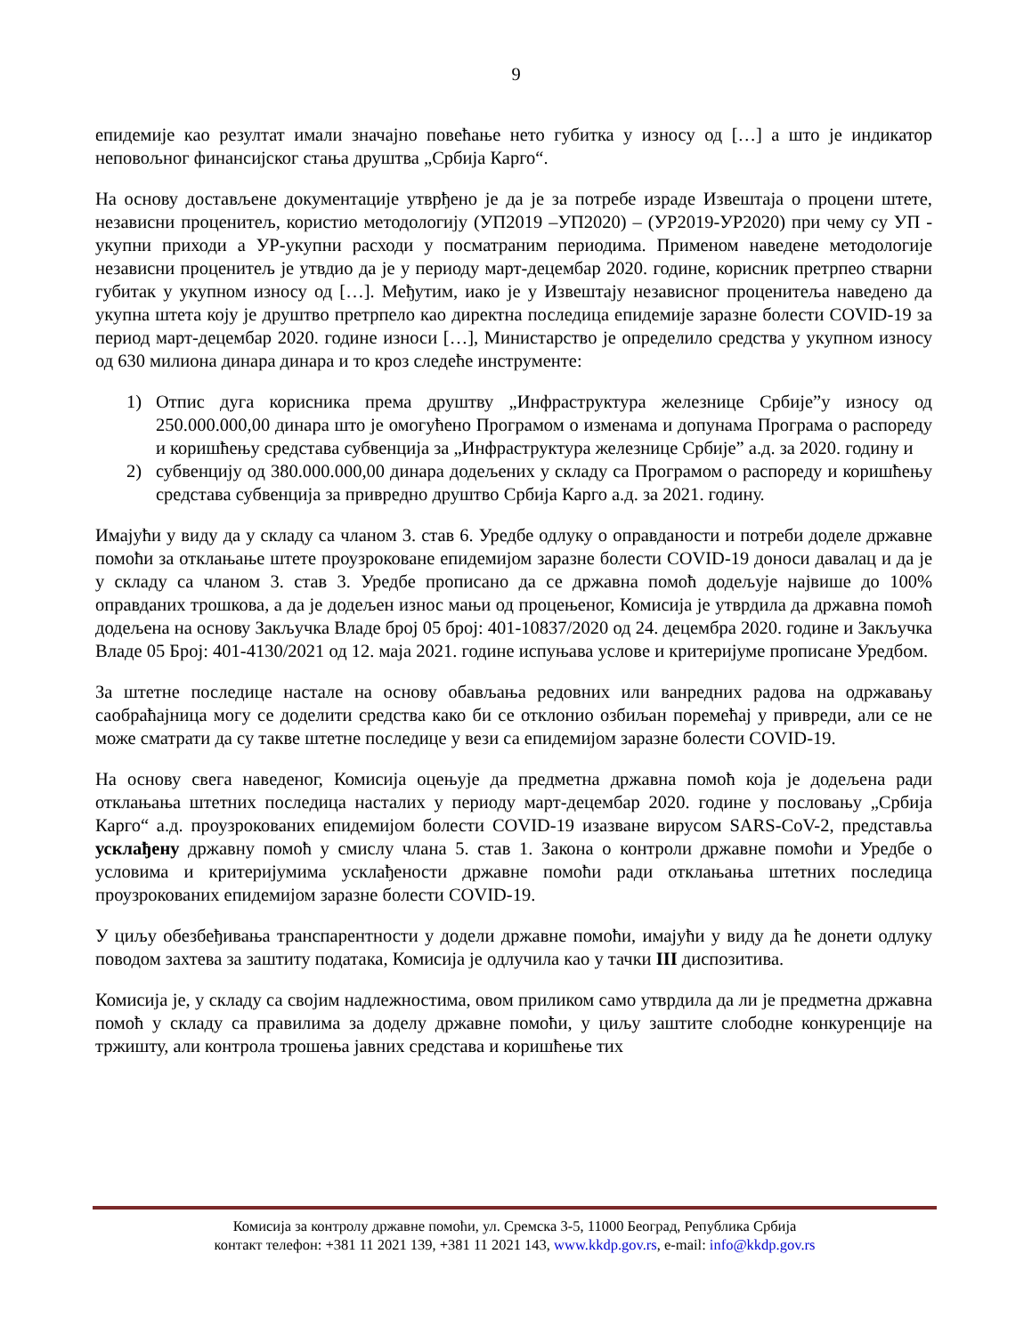9
епидемије као резултат имали значајно повећање нето губитка у износу од […] а што је индикатор неповољног финансијског стања друштва „Србија Карго“.
На основу достављене документације утврђено је да је за потребе израде Извештаја о процени штете, независни проценитељ, користио методологију (УП2019 –УП2020) – (УР2019-УР2020) при чему су УП - укупни приходи а УР-укупни расходи у посматраним периодима. Применом наведене методологије независни проценитељ је утвдио да је у периоду март-децембар 2020. године, корисник претрпео стварни губитак у укупном износу од […]. Међутим, иако је у Извештају независног проценитеља наведено да укупна штета коју је друштво претрпело као директна последица епидемије заразне болести COVID-19 за период март-децембар 2020. године износи […], Министарство је определило средства у укупном износу од 630 милиона динара динара и то кроз следеће инструменте:
1) Отпис дуга корисника према друштву „Инфраструктура железнице Србије”у износу од 250.000.000,00 динара што је омогућено Програмом о изменама и допунама Програма о распореду и коришћењу средстава субвенција за „Инфраструктура железнице Србије” а.д. за 2020. годину и
2) субвенцију од 380.000.000,00 динара додељених у складу са Програмом о распореду и коришћењу средстава субвенција за привредно друштво Србија Карго а.д. за 2021. годину.
Имајући у виду да у складу са чланом 3. став 6. Уредбе одлуку о оправданости и потреби доделе државне помоћи за отклањање штете проузроковане епидемијом заразне болести COVID-19 доноси давалац и да је у складу са чланом 3. став 3. Уредбе прописано да се државна помоћ додељује највише до 100% оправданих трошкова, а да је додељен износ мањи од процењеног, Комисија је утврдила да државна помоћ додељена на основу Закључка Владе број 05 број: 401-10837/2020 од 24. децембра 2020. године и Закључка Владе 05 Број: 401-4130/2021 од 12. маја 2021. године испуњава услове и критеријуме прописане Уредбом.
За штетне последице настале на основу обављања редовних или ванредних радова на одржавању саобраћајница могу се доделити средства како би се отклонио озбиљан поремећај у привреди, али се не може сматрати да су такве штетне последице у вези са епидемијом заразне болести COVID-19.
На основу свега наведеног, Комисија оцењује да предметна државна помоћ која је додељена ради отклањања штетних последица насталих у периоду март-децембар 2020. године у пословању „Србија Карго“ а.д. проузрокованих епидемијом болести COVID-19 изазване вирусом SARS-CoV-2, представља усклађену државну помоћ у смислу члана 5. став 1. Закона о контроли државне помоћи и Уредбе о условима и критеријумима усклађености државне помоћи ради отклањања штетних последица проузрокованих епидемијом заразне болести COVID-19.
У циљу обезбеђивања транспарентности у додели државне помоћи, имајући у виду да ће донети одлуку поводом захтева за заштиту података, Комисија је одлучила као у тачки III диспозитива.
Комисија је, у складу са својим надлежностима, овом приликом само утврдила да ли је предметна државна помоћ у складу са правилима за доделу државне помоћи, у циљу заштите слободне конкуренције на тржишту, али контрола трошења јавних средстава и коришћење тих
Комисија за контролу државне помоћи, ул. Сремска 3-5, 11000 Београд, Република Србија
контакт телефон: +381 11 2021 139, +381 11 2021 143, www.kkdp.gov.rs, e-mail: info@kkdp.gov.rs